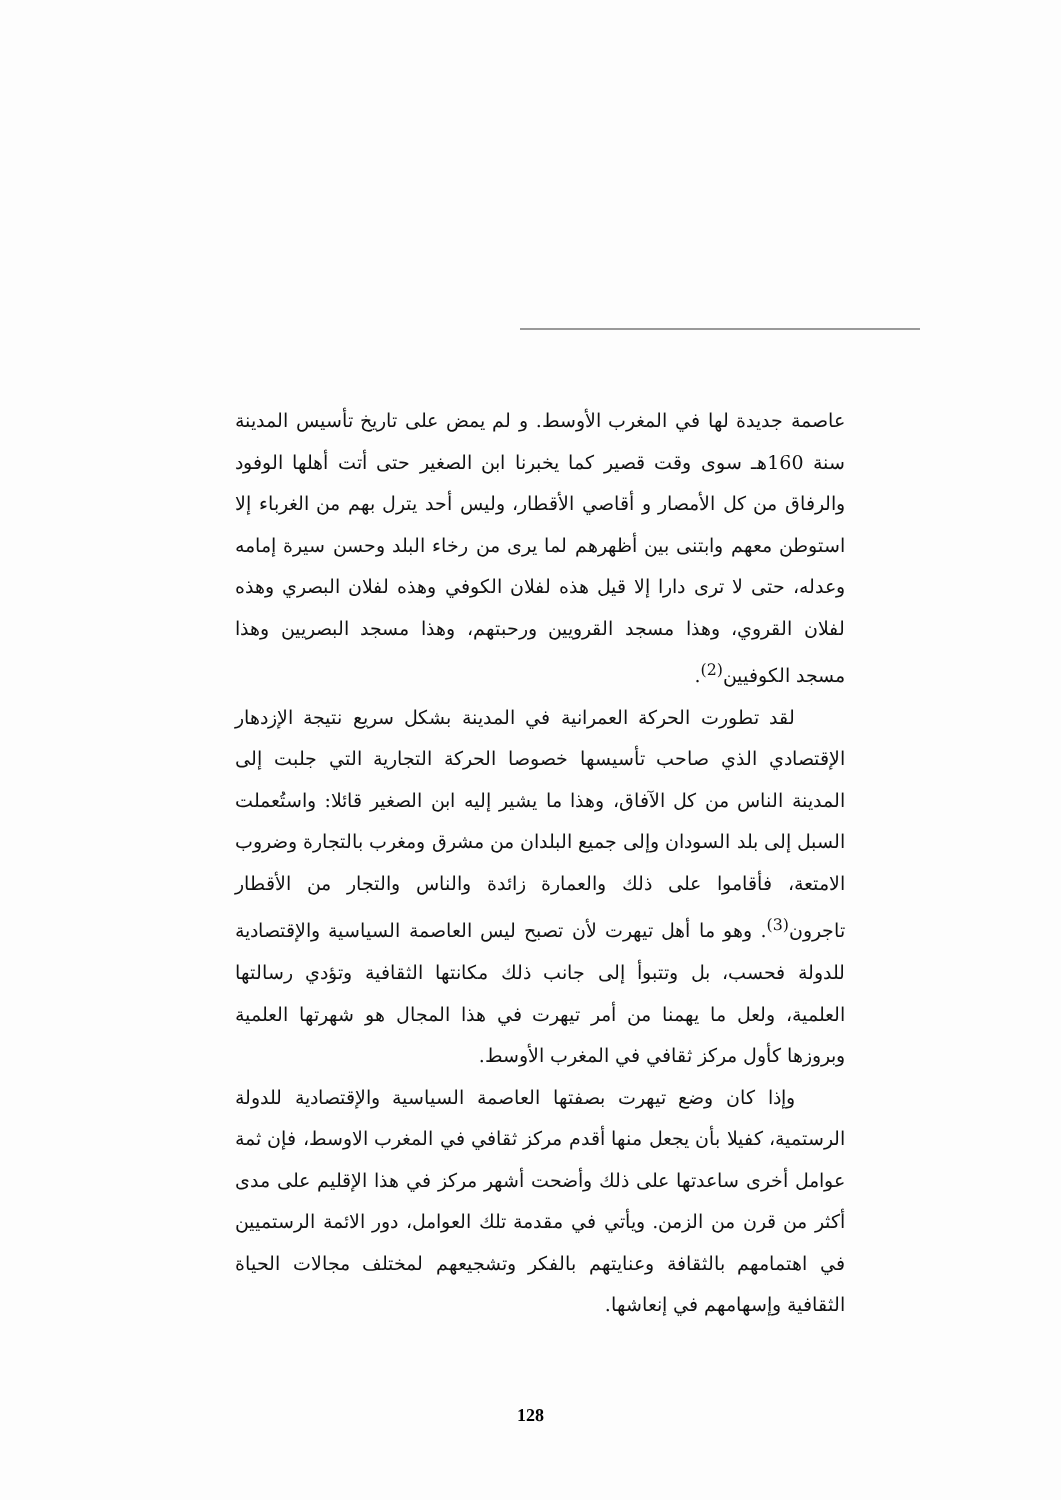عاصمة جديدة لها في المغرب الأوسط. و لم يمض على تاريخ تأسيس المدينة سنة 160هـ سوى وقت قصير كما يخبرنا ابن الصغير حتى أتت أهلها الوفود والرفاق من كل الأمصار و أقاصي الأقطار، وليس أحد يترل بهم من الغرباء إلا استوطن معهم وابتنى بين أظهرهم لما يرى من رخاء البلد وحسن سيرة إمامه وعدله، حتى لا ترى دارا إلا قيل هذه لفلان الكوفي وهذه لفلان البصري وهذه لفلان القروي، وهذا مسجد القرويين ورحبتهم، وهذا مسجد البصريين وهذا مسجد الكوفيين<sup>(2)</sup>.
لقد تطورت الحركة العمرانية في المدينة بشكل سريع نتيجة الإزدهار الإقتصادي الذي صاحب تأسيسها خصوصا الحركة التجارية التي جلبت إلى المدينة الناس من كل الآفاق، وهذا ما يشير إليه ابن الصغير قائلا: واستُعملت السبل إلى بلد السودان وإلى جميع البلدان من مشرق ومغرب بالتجارة وضروب الامتعة، فأقاموا على ذلك والعمارة زائدة والناس والتجار من الأقطار تاجرون<sup>(3)</sup>. وهو ما أهل تيهرت لأن تصبح ليس العاصمة السياسية والإقتصادية للدولة فحسب، بل وتتبوأ إلى جانب ذلك مكانتها الثقافية وتؤدي رسالتها العلمية، ولعل ما يهمنا من أمر تيهرت في هذا المجال هو شهرتها العلمية وبروزها كأول مركز ثقافي في المغرب الأوسط.
وإذا كان وضع تيهرت بصفتها العاصمة السياسية والإقتصادية للدولة الرستمية، كفيلا بأن يجعل منها أقدم مركز ثقافي في المغرب الاوسط، فإن ثمة عوامل أخرى ساعدتها على ذلك وأضحت أشهر مركز في هذا الإقليم على مدى أكثر من قرن من الزمن. ويأتي في مقدمة تلك العوامل، دور الائمة الرستميين في اهتمامهم بالثقافة وعنايتهم بالفكر وتشجيعهم لمختلف مجالات الحياة الثقافية وإسهامهم في إنعاشها.
128